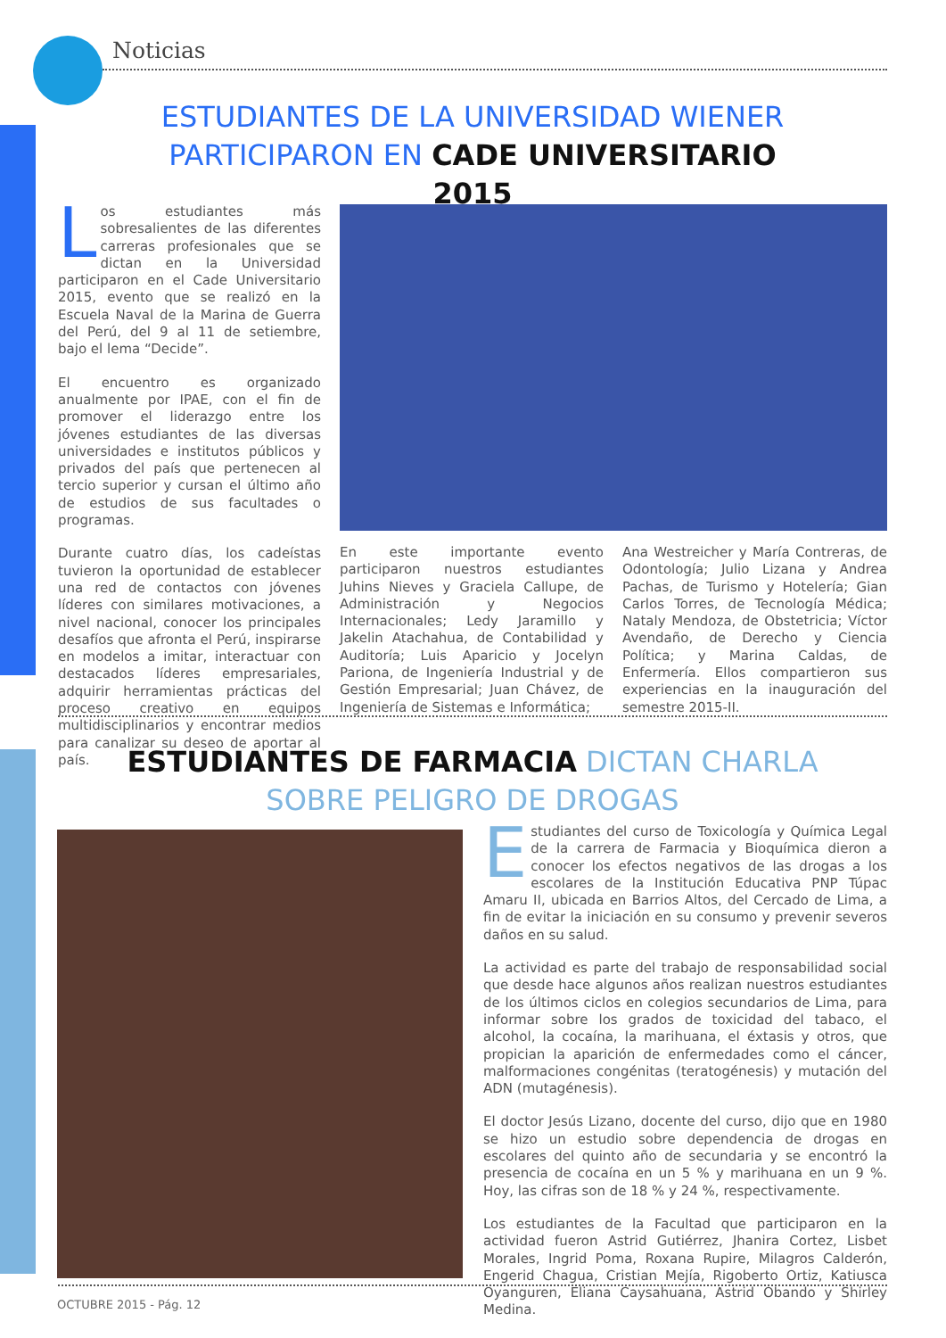Noticias
ESTUDIANTES DE LA UNIVERSIDAD WIENER PARTICIPARON EN CADE UNIVERSITARIO 2015
Los estudiantes más sobresalientes de las diferentes carreras profesionales que se dictan en la Universidad participaron en el Cade Universitario 2015, evento que se realizó en la Escuela Naval de la Marina de Guerra del Perú, del 9 al 11 de setiembre, bajo el lema “Decide”.
El encuentro es organizado anualmente por IPAE, con el fin de promover el liderazgo entre los jóvenes estudiantes de las diversas universidades e institutos públicos y privados del país que pertenecen al tercio superior y cursan el último año de estudios de sus facultades o programas.
Durante cuatro días, los cadeístas tuvieron la oportunidad de establecer una red de contactos con jóvenes líderes con similares motivaciones, a nivel nacional, conocer los principales desafíos que afronta el Perú, inspirarse en modelos a imitar, interactuar con destacados líderes empresariales, adquirir herramientas prácticas del proceso creativo en equipos multidisciplinarios y encontrar medios para canalizar su deseo de aportar al país.
En este importante evento participaron nuestros estudiantes Juhins Nieves y Graciela Callupe, de Administración y Negocios Internacionales; Ledy Jaramillo y Jakelin Atachahua, de Contabilidad y Auditoría; Luis Aparicio y Jocelyn Pariona, de Ingeniería Industrial y de Gestión Empresarial; Juan Chávez, de Ingeniería de Sistemas e Informática;
Ana Westreicher y María Contreras, de Odontología; Julio Lizana y Andrea Pachas, de Turismo y Hotelería; Gian Carlos Torres, de Tecnología Médica; Nataly Mendoza, de Obstetricia; Víctor Avendaño, de Derecho y Ciencia Política; y Marina Caldas, de Enfermería. Ellos compartieron sus experiencias en la inauguración del semestre 2015-II.
ESTUDIANTES DE FARMACIA DICTAN CHARLA SOBRE PELIGRO DE DROGAS
Estudiantes del curso de Toxicología y Química Legal de la carrera de Farmacia y Bioquímica dieron a conocer los efectos negativos de las drogas a los escolares de la Institución Educativa PNP Túpac Amaru II, ubicada en Barrios Altos, del Cercado de Lima, a fin de evitar la iniciación en su consumo y prevenir severos daños en su salud.
La actividad es parte del trabajo de responsabilidad social que desde hace algunos años realizan nuestros estudiantes de los últimos ciclos en colegios secundarios de Lima, para informar sobre los grados de toxicidad del tabaco, el alcohol, la cocaína, la marihuana, el éxtasis y otros, que propician la aparición de enfermedades como el cáncer, malformaciones congénitas (teratogénesis) y mutación del ADN (mutagénesis).
El doctor Jesús Lizano, docente del curso, dijo que en 1980 se hizo un estudio sobre dependencia de drogas en escolares del quinto año de secundaria y se encontró la presencia de cocaína en un 5 % y marihuana en un 9 %. Hoy, las cifras son de 18 % y 24 %, respectivamente.
Los estudiantes de la Facultad que participaron en la actividad fueron Astrid Gutiérrez, Jhanira Cortez, Lisbet Morales, Ingrid Poma, Roxana Rupire, Milagros Calderón, Engerid Chagua, Cristian Mejía, Rigoberto Ortiz, Katiusca Oyanguren, Eliana Caysahuana, Astrid Obando y Shirley Medina.
OCTUBRE 2015 - Pág. 12